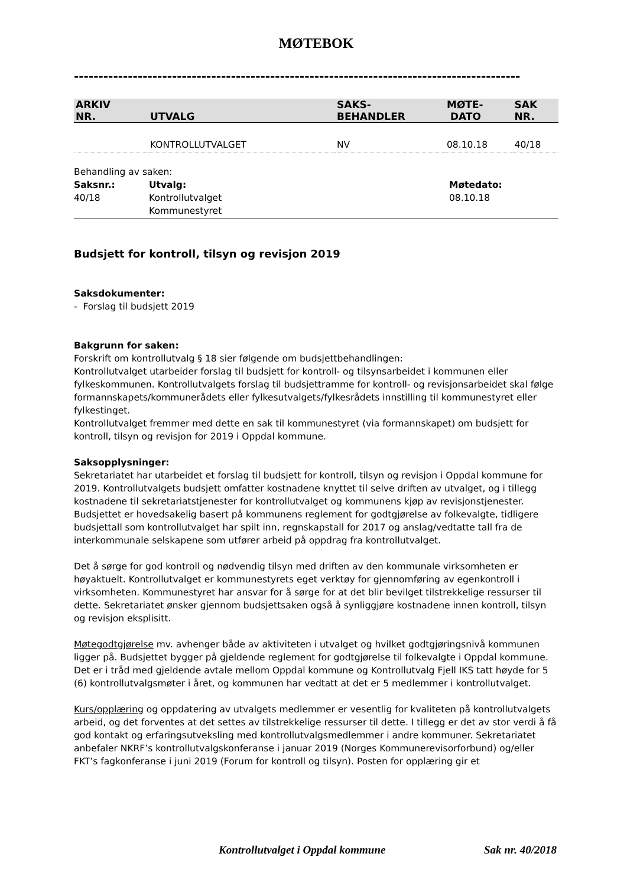MØTEBOK
-------------------------------------------------------------------------------------------
| ARKIV NR. | UTVALG | SAKS- BEHANDLER | MØTE- DATO | SAK NR. |
| --- | --- | --- | --- | --- |
| | KONTROLLUTVALGET | NV | 08.10.18 | 40/18 |
Behandling av saken:
Saksnr.: Utvalg: Møtedato: 40/18 Kontrollutvalget
Kommunestyret 08.10.18
Budsjett for kontroll, tilsyn og revisjon 2019
Saksdokumenter:
- Forslag til budsjett 2019
Bakgrunn for saken:
Forskrift om kontrollutvalg § 18 sier følgende om budsjettbehandlingen:
Kontrollutvalget utarbeider forslag til budsjett for kontroll- og tilsynsarbeidet i kommunen eller fylkeskommunen. Kontrollutvalgets forslag til budsjettramme for kontroll- og revisjonsarbeidet skal følge formannskapets/kommunerådets eller fylkesutvalgets/fylkesrådets innstilling til kommunestyret eller fylkestinget.
Kontrollutvalget fremmer med dette en sak til kommunestyret (via formannskapet) om budsjett for kontroll, tilsyn og revisjon for 2019 i Oppdal kommune.
Saksopplysninger:
Sekretariatet har utarbeidet et forslag til budsjett for kontroll, tilsyn og revisjon i Oppdal kommune for 2019. Kontrollutvalgets budsjett omfatter kostnadene knyttet til selve driften av utvalget, og i tillegg kostnadene til sekretariatstjenester for kontrollutvalget og kommunens kjøp av revisjonstjenester. Budsjettet er hovedsakelig basert på kommunens reglement for godtgjørelse av folkevalgte, tidligere budsjettall som kontrollutvalget har spilt inn, regnskapstall for 2017 og anslag/vedtatte tall fra de interkommunale selskapene som utfører arbeid på oppdrag fra kontrollutvalget.
Det å sørge for god kontroll og nødvendig tilsyn med driften av den kommunale virksomheten er høyaktuelt. Kontrollutvalget er kommunestyrets eget verktøy for gjennomføring av egenkontroll i virksomheten. Kommunestyret har ansvar for å sørge for at det blir bevilget tilstrekkelige ressurser til dette. Sekretariatet ønsker gjennom budsjettsaken også å synliggjøre kostnadene innen kontroll, tilsyn og revisjon eksplisitt.
Møtegodtgjørelse mv. avhenger både av aktiviteten i utvalget og hvilket godtgjøringsnivå kommunen ligger på. Budsjettet bygger på gjeldende reglement for godtgjørelse til folkevalgte i Oppdal kommune. Det er i tråd med gjeldende avtale mellom Oppdal kommune og Kontrollutvalg Fjell IKS tatt høyde for 5 (6) kontrollutvalgsmøter i året, og kommunen har vedtatt at det er 5 medlemmer i kontrollutvalget.
Kurs/opplæring og oppdatering av utvalgets medlemmer er vesentlig for kvaliteten på kontrollutvalgets arbeid, og det forventes at det settes av tilstrekkelige ressurser til dette. I tillegg er det av stor verdi å få god kontakt og erfaringsutveksling med kontrollutvalgsmedlemmer i andre kommuner. Sekretariatet anbefaler NKRF’s kontrollutvalgskonferanse i januar 2019 (Norges Kommunerevisorforbund) og/eller FKT’s fagkonferanse i juni 2019 (Forum for kontroll og tilsyn). Posten for opplæring gir et
Kontrollutvalget i Oppdal kommune Sak nr. 40/2018